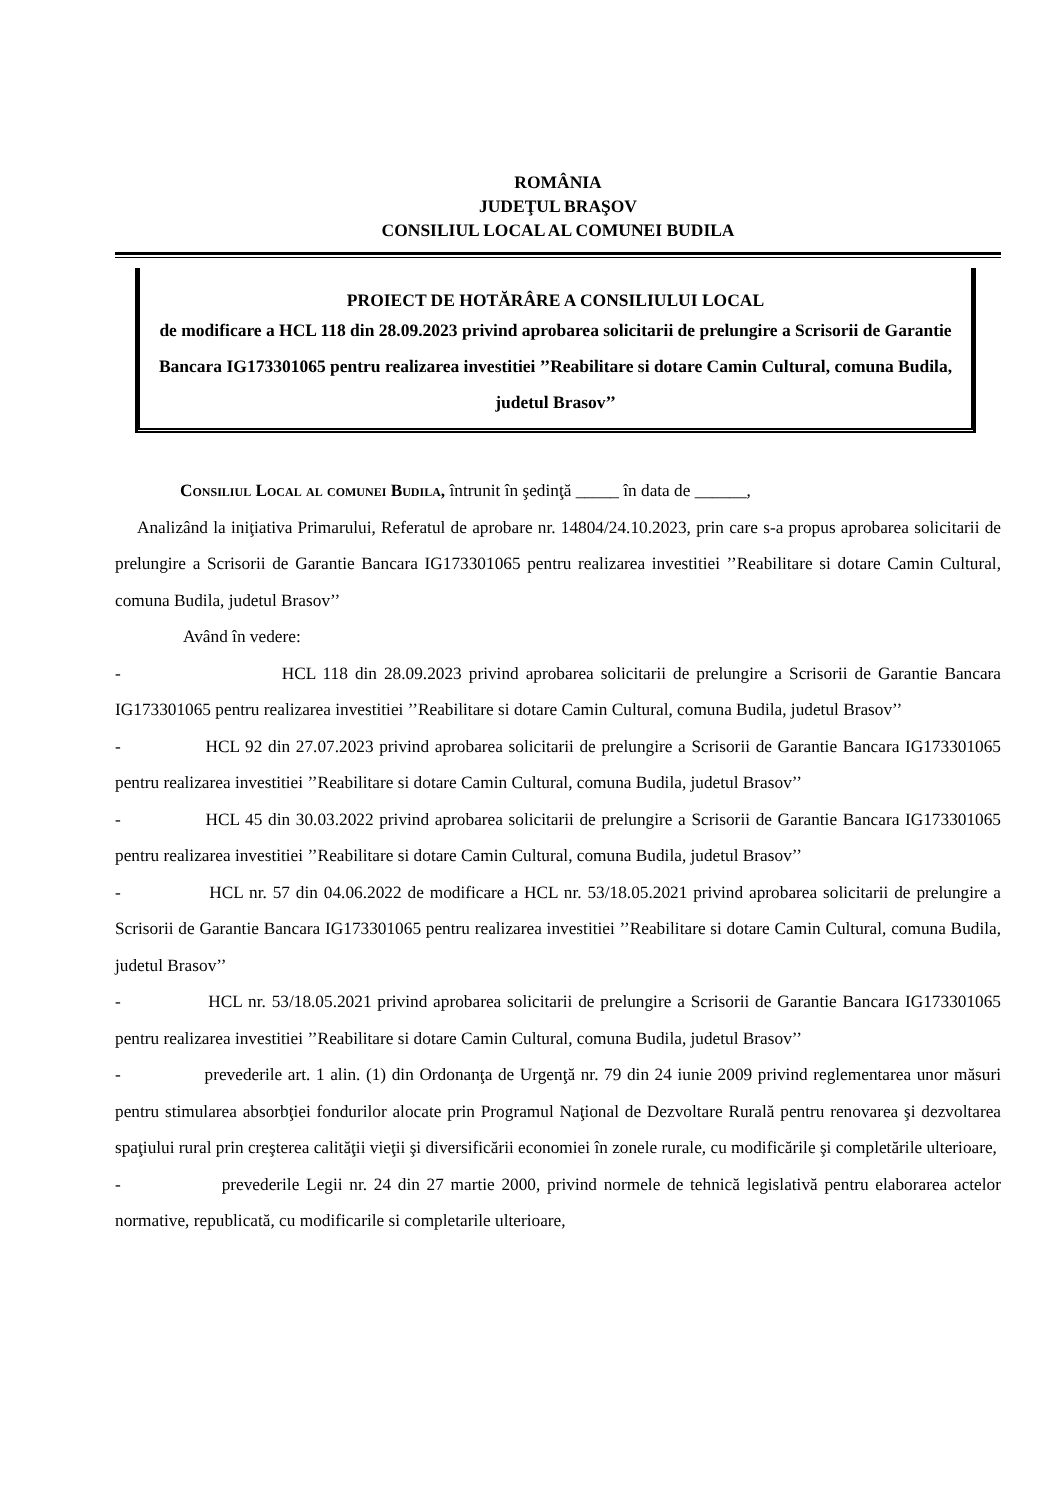ROMÂNIA
JUDEŢUL BRAŞOV
CONSILIUL LOCAL AL COMUNEI BUDILA
PROIECT DE HOTĂRÂRE A CONSILIULUI LOCAL
de modificare a HCL 118 din 28.09.2023 privind aprobarea solicitarii de prelungire a Scrisorii de Garantie Bancara IG173301065 pentru realizarea investitiei ’’Reabilitare si dotare Camin Cultural, comuna Budila, judetul Brasov’’
Consiliul Local al comunei Budila, întrunit în şedinţă _____ în data de ______,
Analizând la iniţiativa Primarului, Referatul de aprobare nr. 14804/24.10.2023, prin care s-a propus aprobarea solicitarii de prelungire a Scrisorii de Garantie Bancara IG173301065 pentru realizarea investitiei ’’Reabilitare si dotare Camin Cultural, comuna Budila, judetul Brasov’’
Având în vedere:
- HCL 118 din 28.09.2023 privind aprobarea solicitarii de prelungire a Scrisorii de Garantie Bancara IG173301065 pentru realizarea investitiei ’’Reabilitare si dotare Camin Cultural, comuna Budila, judetul Brasov’’
- HCL 92 din 27.07.2023 privind aprobarea solicitarii de prelungire a Scrisorii de Garantie Bancara IG173301065 pentru realizarea investitiei ’’Reabilitare si dotare Camin Cultural, comuna Budila, judetul Brasov’’
- HCL 45 din 30.03.2022 privind aprobarea solicitarii de prelungire a Scrisorii de Garantie Bancara IG173301065 pentru realizarea investitiei ’’Reabilitare si dotare Camin Cultural, comuna Budila, judetul Brasov’’
- HCL nr. 57 din 04.06.2022 de modificare a HCL nr. 53/18.05.2021 privind aprobarea solicitarii de prelungire a Scrisorii de Garantie Bancara IG173301065 pentru realizarea investitiei ’’Reabilitare si dotare Camin Cultural, comuna Budila, judetul Brasov’’
- HCL nr. 53/18.05.2021 privind aprobarea solicitarii de prelungire a Scrisorii de Garantie Bancara IG173301065 pentru realizarea investitiei ’’Reabilitare si dotare Camin Cultural, comuna Budila, judetul Brasov’’
- prevederile art. 1 alin. (1) din Ordonanţa de Urgenţă nr. 79 din 24 iunie 2009 privind reglementarea unor măsuri pentru stimularea absorbţiei fondurilor alocate prin Programul Naţional de Dezvoltare Rurală pentru renovarea şi dezvoltarea spaţiului rural prin creşterea calităţii vieţii şi diversificării economiei în zonele rurale, cu modificările şi completările ulterioare,
- prevederile Legii nr. 24 din 27 martie 2000, privind normele de tehnică legislativă pentru elaborarea actelor normative, republicată, cu modificarile si completarile ulterioare,